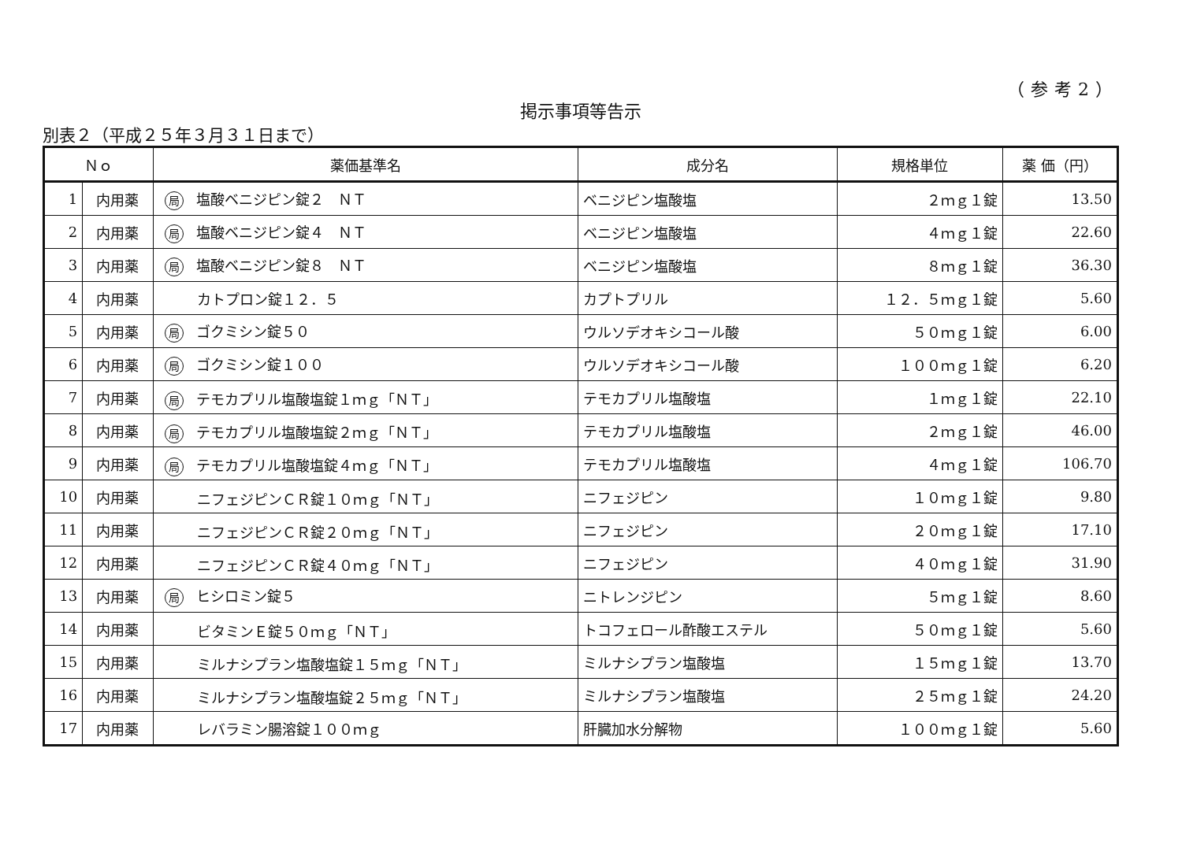（参考2）
掲示事項等告示
別表２（平成２５年３月３１日まで）
| Ｎｏ | | 薬価基準名 | 成分名 | 規格単位 | 薬 価（円） |
| --- | --- | --- | --- | --- | --- |
| 1 | 内用薬 | 局 塩酸ベニジピン錠２ ＮＴ | ベニジピン塩酸塩 | ２ｍｇ１錠 | 13.50 |
| 2 | 内用薬 | 局 塩酸ベニジピン錠４ ＮＴ | ベニジピン塩酸塩 | ４ｍｇ１錠 | 22.60 |
| 3 | 内用薬 | 局 塩酸ベニジピン錠８ ＮＴ | ベニジピン塩酸塩 | ８ｍｇ１錠 | 36.30 |
| 4 | 内用薬 | カトプロン錠１２．５ | カプトプリル | １２．５ｍｇ１錠 | 5.60 |
| 5 | 内用薬 | 局 ゴクミシン錠５０ | ウルソデオキシコール酸 | ５０ｍｇ１錠 | 6.00 |
| 6 | 内用薬 | 局 ゴクミシン錠１００ | ウルソデオキシコール酸 | １００ｍｇ１錠 | 6.20 |
| 7 | 内用薬 | 局 テモカプリル塩酸塩錠１ｍｇ「ＮＴ」 | テモカプリル塩酸塩 | １ｍｇ１錠 | 22.10 |
| 8 | 内用薬 | 局 テモカプリル塩酸塩錠２ｍｇ「ＮＴ」 | テモカプリル塩酸塩 | ２ｍｇ１錠 | 46.00 |
| 9 | 内用薬 | 局 テモカプリル塩酸塩錠４ｍｇ「ＮＴ」 | テモカプリル塩酸塩 | ４ｍｇ１錠 | 106.70 |
| 10 | 内用薬 | ニフェジピンＣＲ錠１０ｍｇ「ＮＴ」 | ニフェジピン | １０ｍｇ１錠 | 9.80 |
| 11 | 内用薬 | ニフェジピンＣＲ錠２０ｍｇ「ＮＴ」 | ニフェジピン | ２０ｍｇ１錠 | 17.10 |
| 12 | 内用薬 | ニフェジピンＣＲ錠４０ｍｇ「ＮＴ」 | ニフェジピン | ４０ｍｇ１錠 | 31.90 |
| 13 | 内用薬 | 局 ヒシロミン錠５ | ニトレンジピン | ５ｍｇ１錠 | 8.60 |
| 14 | 内用薬 | ビタミンＥ錠５０ｍｇ「ＮＴ」 | トコフェロール酢酸エステル | ５０ｍｇ１錠 | 5.60 |
| 15 | 内用薬 | ミルナシプラン塩酸塩錠１５ｍｇ「ＮＴ」 | ミルナシプラン塩酸塩 | １５ｍｇ１錠 | 13.70 |
| 16 | 内用薬 | ミルナシプラン塩酸塩錠２５ｍｇ「ＮＴ」 | ミルナシプラン塩酸塩 | ２５ｍｇ１錠 | 24.20 |
| 17 | 内用薬 | レバラミン腸溶錠１００ｍｇ | 肝臓加水分解物 | １００ｍｇ１錠 | 5.60 |